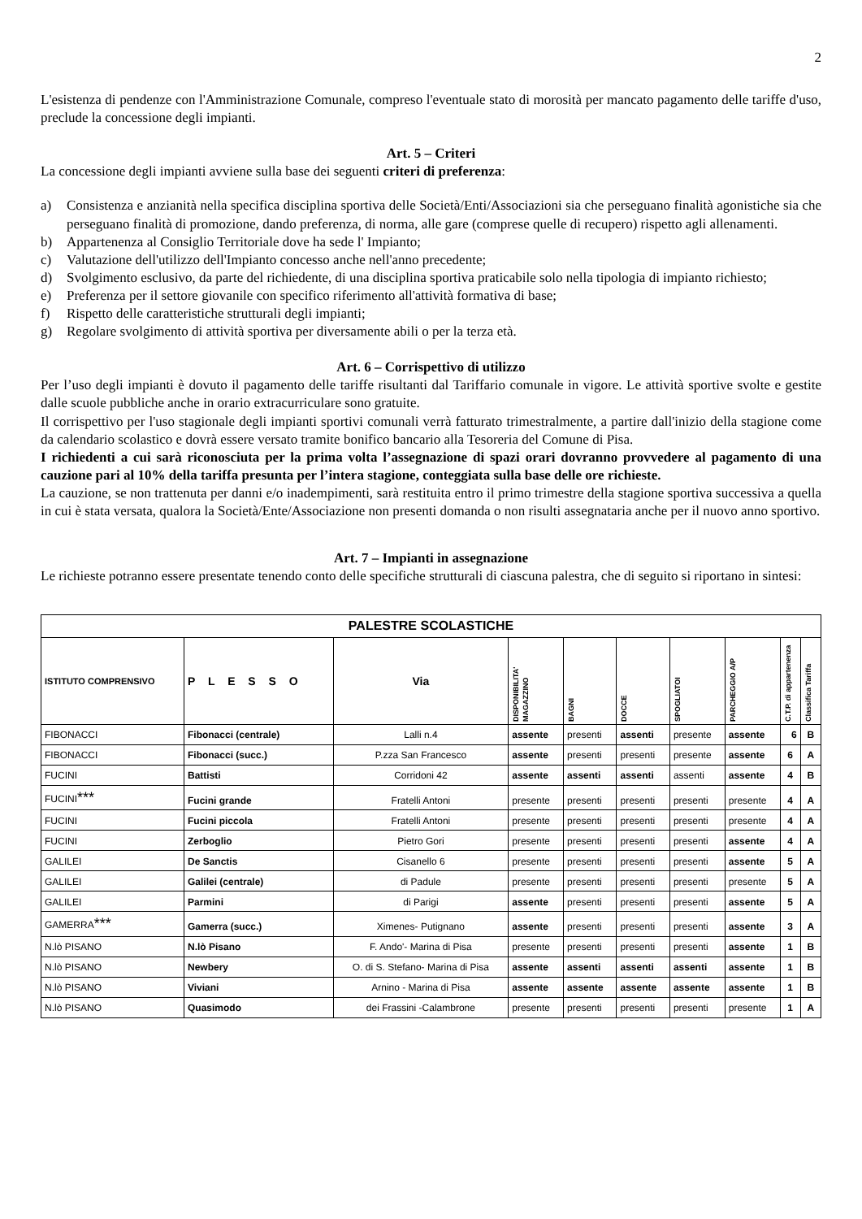2
L'esistenza di pendenze con l'Amministrazione Comunale, compreso l'eventuale stato di morosità per mancato pagamento delle tariffe d'uso, preclude la concessione degli impianti.
Art. 5 – Criteri
La concessione degli impianti avviene sulla base dei seguenti criteri di preferenza:
a) Consistenza e anzianità nella specifica disciplina sportiva delle Società/Enti/Associazioni sia che perseguano finalità agonistiche sia che perseguano finalità di promozione, dando preferenza, di norma, alle gare (comprese quelle di recupero) rispetto agli allenamenti.
b) Appartenenza al Consiglio Territoriale dove ha sede l' Impianto;
c) Valutazione dell'utilizzo dell'Impianto concesso anche nell'anno precedente;
d) Svolgimento esclusivo, da parte del richiedente, di una disciplina sportiva praticabile solo nella tipologia di impianto richiesto;
e) Preferenza per il settore giovanile con specifico riferimento all'attività formativa di base;
f) Rispetto delle caratteristiche strutturali degli impianti;
g) Regolare svolgimento di attività sportiva per diversamente abili o per la terza età.
Art. 6 – Corrispettivo di utilizzo
Per l’uso degli impianti è dovuto il pagamento delle tariffe risultanti dal Tariffario comunale in vigore. Le attività sportive svolte e gestite dalle scuole pubbliche anche in orario extracurriculare sono gratuite.
Il corrispettivo per l'uso stagionale degli impianti sportivi comunali verrà fatturato trimestralmente, a partire dall'inizio della stagione come da calendario scolastico e dovrà essere versato tramite bonifico bancario alla Tesoreria del Comune di Pisa.
I richiedenti a cui sarà riconosciuta per la prima volta l’assegnazione di spazi orari dovranno provvedere al pagamento di una cauzione pari al 10% della tariffa presunta per l’intera stagione, conteggiata sulla base delle ore richieste.
La cauzione, se non trattenuta per danni e/o inadempimenti, sarà restituita entro il primo trimestre della stagione sportiva successiva a quella in cui è stata versata, qualora la Società/Ente/Associazione non presenti domanda o non risulti assegnataria anche per il nuovo anno sportivo.
Art. 7 – Impianti in assegnazione
Le richieste potranno essere presentate tenendo conto delle specifiche strutturali di ciascuna palestra, che di seguito si riportano in sintesi:
| PALESTRE SCOLASTICHE | | | | | | | | | |
| --- | --- | --- | --- | --- | --- | --- | --- | --- | --- |
| ISTITUTO COMPRENSIVO | P L E S S O | Via | DISPONIBILITA' MAGAZZINO | BAGNI | DOCCE | SPOGLIATOI | PARCHEGGIO A/P | C.T.P. di appartenenza | Classifica Tariffa |
| FIBONACCI | Fibonacci (centrale) | Lalli n.4 | assente | presenti | assenti | presente | assente | 6 | B |
| FIBONACCI | Fibonacci (succ.) | P.zza San Francesco | assente | presenti | presenti | presente | assente | 6 | A |
| FUCINI | Battisti | Corridoni 42 | assente | assenti | assenti | assenti | assente | 4 | B |
| FUCINI *** | Fucini grande | Fratelli Antoni | presente | presenti | presenti | presenti | presente | 4 | A |
| FUCINI | Fucini piccola | Fratelli Antoni | presente | presenti | presenti | presenti | presente | 4 | A |
| FUCINI | Zerboglio | Pietro Gori | presente | presenti | presenti | presenti | assente | 4 | A |
| GALILEI | De Sanctis | Cisanello 6 | presente | presenti | presenti | presenti | assente | 5 | A |
| GALILEI | Galilei (centrale) | di Padule | presente | presenti | presenti | presenti | presente | 5 | A |
| GALILEI | Parmini | di Parigi | assente | presenti | presenti | presenti | assente | 5 | A |
| GAMERRA *** | Gamerra (succ.) | Ximenes- Putignano | assente | presenti | presenti | presenti | assente | 3 | A |
| N.lò PISANO | N.lò Pisano | F. Ando'- Marina di Pisa | presente | presenti | presenti | presenti | assente | 1 | B |
| N.lò PISANO | Newbery | O. di S. Stefano- Marina di Pisa | assente | assenti | assenti | assenti | assente | 1 | B |
| N.lò PISANO | Viviani | Arnino - Marina di Pisa | assente | assente | assente | assente | assente | 1 | B |
| N.lò PISANO | Quasimodo | dei Frassini -Calambrone | presente | presenti | presenti | presenti | presente | 1 | A |